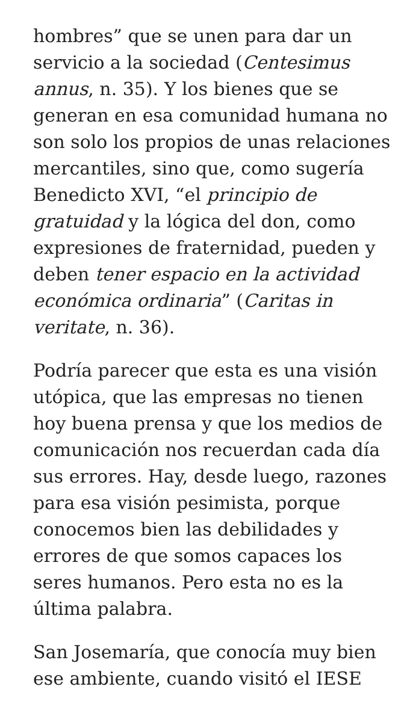hombres” que se unen para dar un servicio a la sociedad (Centesimus annus, n. 35). Y los bienes que se generan en esa comunidad humana no son solo los propios de unas relaciones mercantiles, sino que, como sugería Benedicto XVI, “el principio de gratuidad y la lógica del don, como expresiones de fraternidad, pueden y deben tener espacio en la actividad económica ordinaria” (Caritas in veritate, n. 36).
Podría parecer que esta es una visión utópica, que las empresas no tienen hoy buena prensa y que los medios de comunicación nos recuerdan cada día sus errores. Hay, desde luego, razones para esa visión pesimista, porque conocemos bien las debilidades y errores de que somos capaces los seres humanos. Pero esta no es la última palabra.
San Josemaría, que conocía muy bien ese ambiente, cuando visitó el IESE